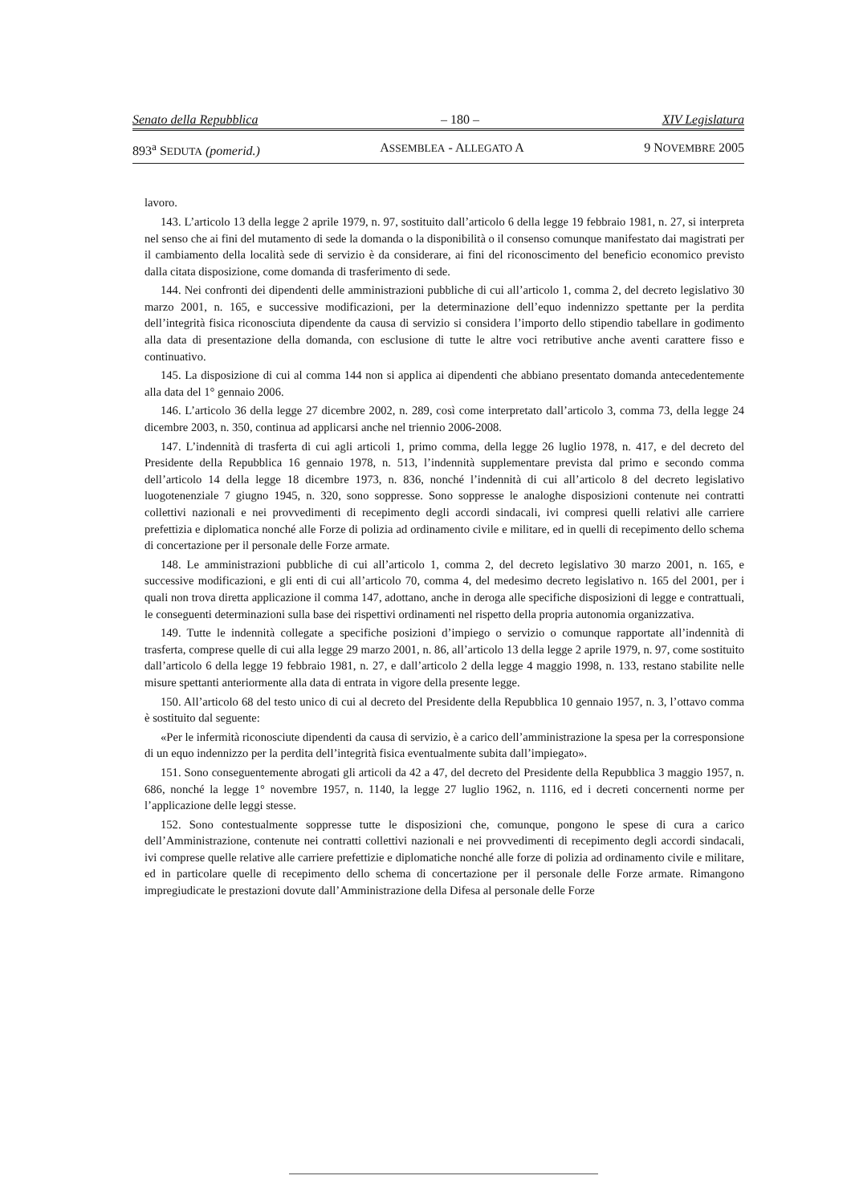Senato della Repubblica – 180 – XIV Legislatura
893<sup>a</sup> SEDUTA (pomerid.) ASSEMBLEA - ALLEGATO A 9 NOVEMBRE 2005
lavoro.
143. L’articolo 13 della legge 2 aprile 1979, n. 97, sostituito dall’articolo 6 della legge 19 febbraio 1981, n. 27, si interpreta nel senso che ai fini del mutamento di sede la domanda o la disponibilità o il consenso comunque manifestato dai magistrati per il cambiamento della località sede di servizio è da considerare, ai fini del riconoscimento del beneficio economico previsto dalla citata disposizione, come domanda di trasferimento di sede.
144. Nei confronti dei dipendenti delle amministrazioni pubbliche di cui all’articolo 1, comma 2, del decreto legislativo 30 marzo 2001, n. 165, e successive modificazioni, per la determinazione dell’equo indennizzo spettante per la perdita dell’integrità fisica riconosciuta dipendente da causa di servizio si considera l’importo dello stipendio tabellare in godimento alla data di presentazione della domanda, con esclusione di tutte le altre voci retributive anche aventi carattere fisso e continuativo.
145. La disposizione di cui al comma 144 non si applica ai dipendenti che abbiano presentato domanda antecedentemente alla data del 1° gennaio 2006.
146. L’articolo 36 della legge 27 dicembre 2002, n. 289, così come interpretato dall’articolo 3, comma 73, della legge 24 dicembre 2003, n. 350, continua ad applicarsi anche nel triennio 2006-2008.
147. L’indennità di trasferta di cui agli articoli 1, primo comma, della legge 26 luglio 1978, n. 417, e del decreto del Presidente della Repubblica 16 gennaio 1978, n. 513, l’indennità supplementare prevista dal primo e secondo comma dell’articolo 14 della legge 18 dicembre 1973, n. 836, nonché l’indennità di cui all’articolo 8 del decreto legislativo luogotenenziale 7 giugno 1945, n. 320, sono soppresse. Sono soppresse le analoghe disposizioni contenute nei contratti collettivi nazionali e nei provvedimenti di recepimento degli accordi sindacali, ivi compresi quelli relativi alle carriere prefettizia e diplomatica nonché alle Forze di polizia ad ordinamento civile e militare, ed in quelli di recepimento dello schema di concertazione per il personale delle Forze armate.
148. Le amministrazioni pubbliche di cui all’articolo 1, comma 2, del decreto legislativo 30 marzo 2001, n. 165, e successive modificazioni, e gli enti di cui all’articolo 70, comma 4, del medesimo decreto legislativo n. 165 del 2001, per i quali non trova diretta applicazione il comma 147, adottano, anche in deroga alle specifiche disposizioni di legge e contrattuali, le conseguenti determinazioni sulla base dei rispettivi ordinamenti nel rispetto della propria autonomia organizzativa.
149. Tutte le indennità collegate a specifiche posizioni d’impiego o servizio o comunque rapportate all’indennità di trasferta, comprese quelle di cui alla legge 29 marzo 2001, n. 86, all’articolo 13 della legge 2 aprile 1979, n. 97, come sostituito dall’articolo 6 della legge 19 febbraio 1981, n. 27, e dall’articolo 2 della legge 4 maggio 1998, n. 133, restano stabilite nelle misure spettanti anteriormente alla data di entrata in vigore della presente legge.
150. All’articolo 68 del testo unico di cui al decreto del Presidente della Repubblica 10 gennaio 1957, n. 3, l’ottavo comma è sostituito dal seguente:
«Per le infermità riconosciute dipendenti da causa di servizio, è a carico dell’amministrazione la spesa per la corresponsione di un equo indennizzo per la perdita dell’integrità fisica eventualmente subita dall’impiegato».
151. Sono conseguentemente abrogati gli articoli da 42 a 47, del decreto del Presidente della Repubblica 3 maggio 1957, n. 686, nonché la legge 1° novembre 1957, n. 1140, la legge 27 luglio 1962, n. 1116, ed i decreti concernenti norme per l’applicazione delle leggi stesse.
152. Sono contestualmente soppresse tutte le disposizioni che, comunque, pongono le spese di cura a carico dell’Amministrazione, contenute nei contratti collettivi nazionali e nei provvedimenti di recepimento degli accordi sindacali, ivi comprese quelle relative alle carriere prefettizie e diplomatiche nonché alle forze di polizia ad ordinamento civile e militare, ed in particolare quelle di recepimento dello schema di concertazione per il personale delle Forze armate. Rimangono impregiudicate le prestazioni dovute dall’Amministrazione della Difesa al personale delle Forze